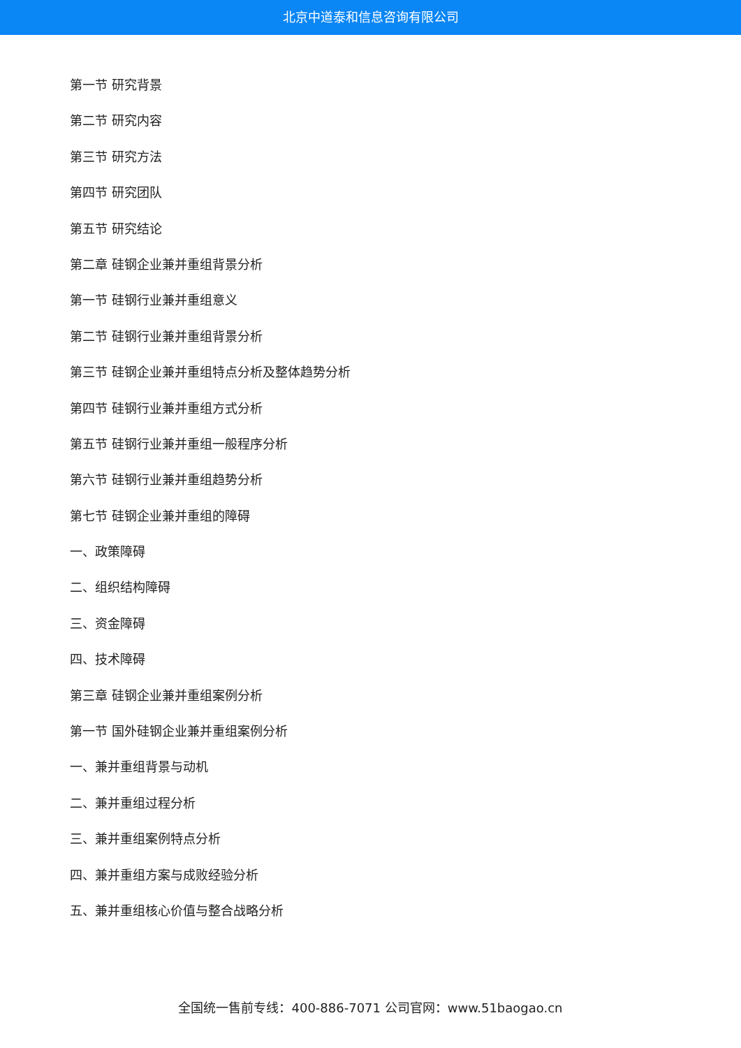北京中道泰和信息咨询有限公司
第一节 研究背景
第二节 研究内容
第三节 研究方法
第四节 研究团队
第五节 研究结论
第二章 硅钢企业兼并重组背景分析
第一节 硅钢行业兼并重组意义
第二节 硅钢行业兼并重组背景分析
第三节 硅钢企业兼并重组特点分析及整体趋势分析
第四节 硅钢行业兼并重组方式分析
第五节 硅钢行业兼并重组一般程序分析
第六节 硅钢行业兼并重组趋势分析
第七节 硅钢企业兼并重组的障碍
一、政策障碍
二、组织结构障碍
三、资金障碍
四、技术障碍
第三章 硅钢企业兼并重组案例分析
第一节 国外硅钢企业兼并重组案例分析
一、兼并重组背景与动机
二、兼并重组过程分析
三、兼并重组案例特点分析
四、兼并重组方案与成败经验分析
五、兼并重组核心价值与整合战略分析
全国统一售前专线：400-886-7071 公司官网：www.51baogao.cn